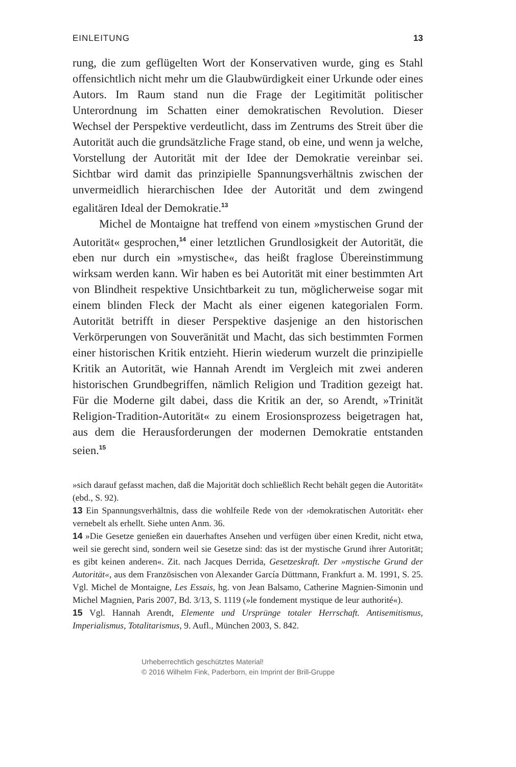EINLEITUNG 13
rung, die zum geflügelten Wort der Konservativen wurde, ging es Stahl offensichtlich nicht mehr um die Glaubwürdigkeit einer Urkunde oder eines Autors. Im Raum stand nun die Frage der Legitimität politischer Unterordnung im Schatten einer demokratischen Revolution. Dieser Wechsel der Perspektive verdeutlicht, dass im Zentrums des Streit über die Autorität auch die grundsätzliche Frage stand, ob eine, und wenn ja welche, Vorstellung der Autorität mit der Idee der Demokratie vereinbar sei. Sichtbar wird damit das prinzipielle Spannungsverhältnis zwischen der unvermeidlich hierarchischen Idee der Autorität und dem zwingend egalitären Ideal der Demokratie.<sup>13</sup>
Michel de Montaigne hat treffend von einem »mystischen Grund der Autorität« gesprochen,<sup>14</sup> einer letztlichen Grundlosigkeit der Autorität, die eben nur durch ein »mystische«, das heißt fraglose Übereinstimmung wirksam werden kann. Wir haben es bei Autorität mit einer bestimmten Art von Blindheit respektive Unsichtbarkeit zu tun, möglicherweise sogar mit einem blinden Fleck der Macht als einer eigenen kategorialen Form. Autorität betrifft in dieser Perspektive dasjenige an den historischen Verkörperungen von Souveränität und Macht, das sich bestimmten Formen einer historischen Kritik entzieht. Hierin wiederum wurzelt die prinzipielle Kritik an Autorität, wie Hannah Arendt im Vergleich mit zwei anderen historischen Grundbegriffen, nämlich Religion und Tradition gezeigt hat. Für die Moderne gilt dabei, dass die Kritik an der, so Arendt, »Trinität Religion-Tradition-Autorität« zu einem Erosionsprozess beigetragen hat, aus dem die Herausforderungen der modernen Demokratie entstanden seien.<sup>15</sup>
»sich darauf gefasst machen, daß die Majorität doch schließlich Recht behält gegen die Autorität« (ebd., S. 92).
13 Ein Spannungsverhältnis, dass die wohlfeile Rede von der ›demokratischen Autorität‹ eher vernebelt als erhellt. Siehe unten Anm. 36.
14 »Die Gesetze genießen ein dauerhaftes Ansehen und verfügen über einen Kredit, nicht etwa, weil sie gerecht sind, sondern weil sie Gesetze sind: das ist der mystische Grund ihrer Autorität; es gibt keinen anderen«. Zit. nach Jacques Derrida, Gesetzeskraft. Der »mystische Grund der Autorität«, aus dem Französischen von Alexander García Düttmann, Frankfurt a. M. 1991, S. 25. Vgl. Michel de Montaigne, Les Essais, hg. von Jean Balsamo, Catherine Magnien-Simonin und Michel Magnien, Paris 2007, Bd. 3/13, S. 1119 (»le fondement mystique de leur authorité«).
15 Vgl. Hannah Arendt, Elemente und Ursprünge totaler Herrschaft. Antisemitismus, Imperialismus, Totalitarismus, 9. Aufl., München 2003, S. 842.
Urheberrechtlich geschütztes Material!
© 2016 Wilhelm Fink, Paderborn, ein Imprint der Brill-Gruppe